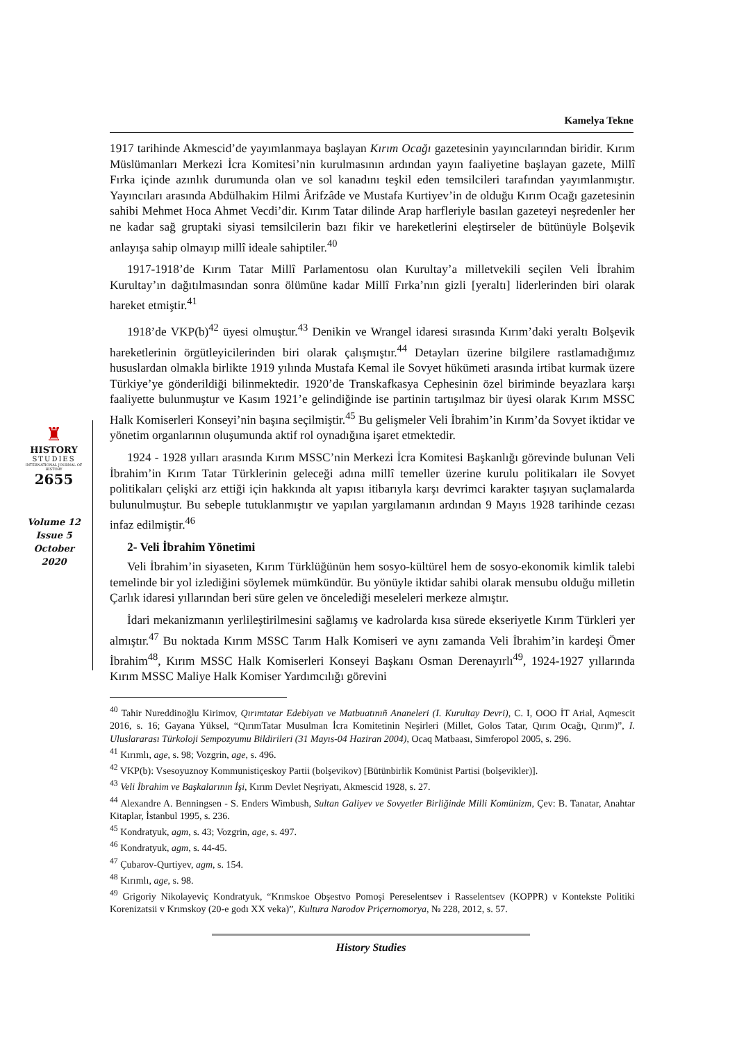Kamelya Tekne
♜
HISTORY
STUDIES
INTERNATIONAL JOURNAL OF HISTORY
2655
Volume 12
Issue 5
October
2020
1917 tarihinde Akmescid’de yayımlanmaya başlayan Kırım Ocağı gazetesinin yayıncılarından biridir. Kırım Müslümanları Merkezi İcra Komitesi’nin kurulmasının ardından yayın faaliyetine başlayan gazete, Millî Fırka içinde azınlık durumunda olan ve sol kanadını teşkil eden temsilcileri tarafından yayımlanmıştır. Yayıncıları arasında Abdülhakim Hilmi Ârifzâde ve Mustafa Kurtiyev’in de olduğu Kırım Ocağı gazetesinin sahibi Mehmet Hoca Ahmet Vecdi’dir. Kırım Tatar dilinde Arap harfleriyle basılan gazeteyi neşredenler her ne kadar sağ gruptaki siyasi temsilcilerin bazı fikir ve hareketlerini eleştirseler de bütünüyle Bolşevik anlayışa sahip olmayıp millî ideale sahiptiler.<sup>40</sup>
1917-1918’de Kırım Tatar Millî Parlamentosu olan Kurultay’a milletvekili seçilen Veli İbrahim Kurultay’ın dağıtılmasından sonra ölümüne kadar Millî Fırka’nın gizli [yeraltı] liderlerinden biri olarak hareket etmiştir.<sup>41</sup>
1918’de VKP(b)<sup>42</sup> üyesi olmuştur.<sup>43</sup> Denikin ve Wrangel idaresi sırasında Kırım’daki yeraltı Bolşevik hareketlerinin örgütleyicilerinden biri olarak çalışmıştır.<sup>44</sup> Detayları üzerine bilgilere rastlamadığımız hususlardan olmakla birlikte 1919 yılında Mustafa Kemal ile Sovyet hükümeti arasında irtibat kurmak üzere Türkiye’ye gönderildiği bilinmektedir. 1920’de Transkafkasya Cephesinin özel biriminde beyazlara karşı faaliyette bulunmuştur ve Kasım 1921’e gelindiğinde ise partinin tartışılmaz bir üyesi olarak Kırım MSSC Halk Komiserleri Konseyi’nin başına seçilmiştir.<sup>45</sup> Bu gelişmeler Veli İbrahim’in Kırım’da Sovyet iktidar ve yönetim organlarının oluşumunda aktif rol oynadığına işaret etmektedir.
1924 - 1928 yılları arasında Kırım MSSC’nin Merkezi İcra Komitesi Başkanlığı görevinde bulunan Veli İbrahim’in Kırım Tatar Türklerinin geleceği adına millî temeller üzerine kurulu politikaları ile Sovyet politikaları çelişki arz ettiği için hakkında alt yapısı itibarıyla karşı devrimci karakter taşıyan suçlamalarda bulunulmuştur. Bu sebeple tutuklanmıştır ve yapılan yargılamanın ardından 9 Mayıs 1928 tarihinde cezası infaz edilmiştir.<sup>46</sup>
2- Veli İbrahim Yönetimi
Veli İbrahim’in siyaseten, Kırım Türklüğünün hem sosyo-kültürel hem de sosyo-ekonomik kimlik talebi temelinde bir yol izlediğini söylemek mümkündür. Bu yönüyle iktidar sahibi olarak mensubu olduğu milletin Çarlık idaresi yıllarından beri süre gelen ve öncelediği meseleleri merkeze almıştır.
İdari mekanizmanın yerlileştirilmesini sağlamış ve kadrolarda kısa sürede ekseriyetle Kırım Türkleri yer almıştır.<sup>47</sup> Bu noktada Kırım MSSC Tarım Halk Komiseri ve aynı zamanda Veli İbrahim’in kardeşi Ömer İbrahim<sup>48</sup>, Kırım MSSC Halk Komiserleri Konseyi Başkanı Osman Derenayırlı<sup>49</sup>, 1924-1927 yıllarında Kırım MSSC Maliye Halk Komiser Yardımcılığı görevini
<sup>40</sup> Tahir Nureddinoğlu Kirimov, Qırımtatar Edebiyatı ve Matbuatınıñ Ananeleri (I. Kurultay Devri), C. I, OOO İT Arial, Aqmescit 2016, s. 16; Gayana Yüksel, “QırımTatar Musulman İcra Komitetinin Neşirleri (Millet, Golos Tatar, Qırım Ocağı, Qırım)”, I. Uluslararası Türkoloji Sempozyumu Bildirileri (31 Mayıs-04 Haziran 2004), Ocaq Matbaası, Simferopol 2005, s. 296.
<sup>41</sup> Kırımlı, age, s. 98; Vozgrin, age, s. 496.
<sup>42</sup> VKP(b): Vsesoyuznoy Kommunistiçeskoy Partii (bolşevikov) [Bütünbirlik Komünist Partisi (bolşevikler)].
<sup>43</sup> Veli İbrahim ve Başkalarının İşi, Kırım Devlet Neşriyatı, Akmescid 1928, s. 27.
<sup>44</sup> Alexandre A. Benningsen - S. Enders Wimbush, Sultan Galiyev ve Sovyetler Birliğinde Milli Komünizm, Çev: B. Tanatar, Anahtar Kitaplar, İstanbul 1995, s. 236.
<sup>45</sup> Kondratyuk, agm, s. 43; Vozgrin, age, s. 497.
<sup>46</sup> Kondratyuk, agm, s. 44-45.
<sup>47</sup> Çubarov-Qurtiyev, agm, s. 154.
<sup>48</sup> Kırımlı, age, s. 98.
<sup>49</sup> Grigoriy Nikolayeviç Kondratyuk, “Krımskoe Obşestvo Pomoşi Pereselentsev i Rasselentsev (KOPPR) v Kontekste Politiki Korenizatsii v Krımskoy (20-e godı XX veka)”, Kultura Narodov Priçernomorya, № 228, 2012, s. 57.
History Studies